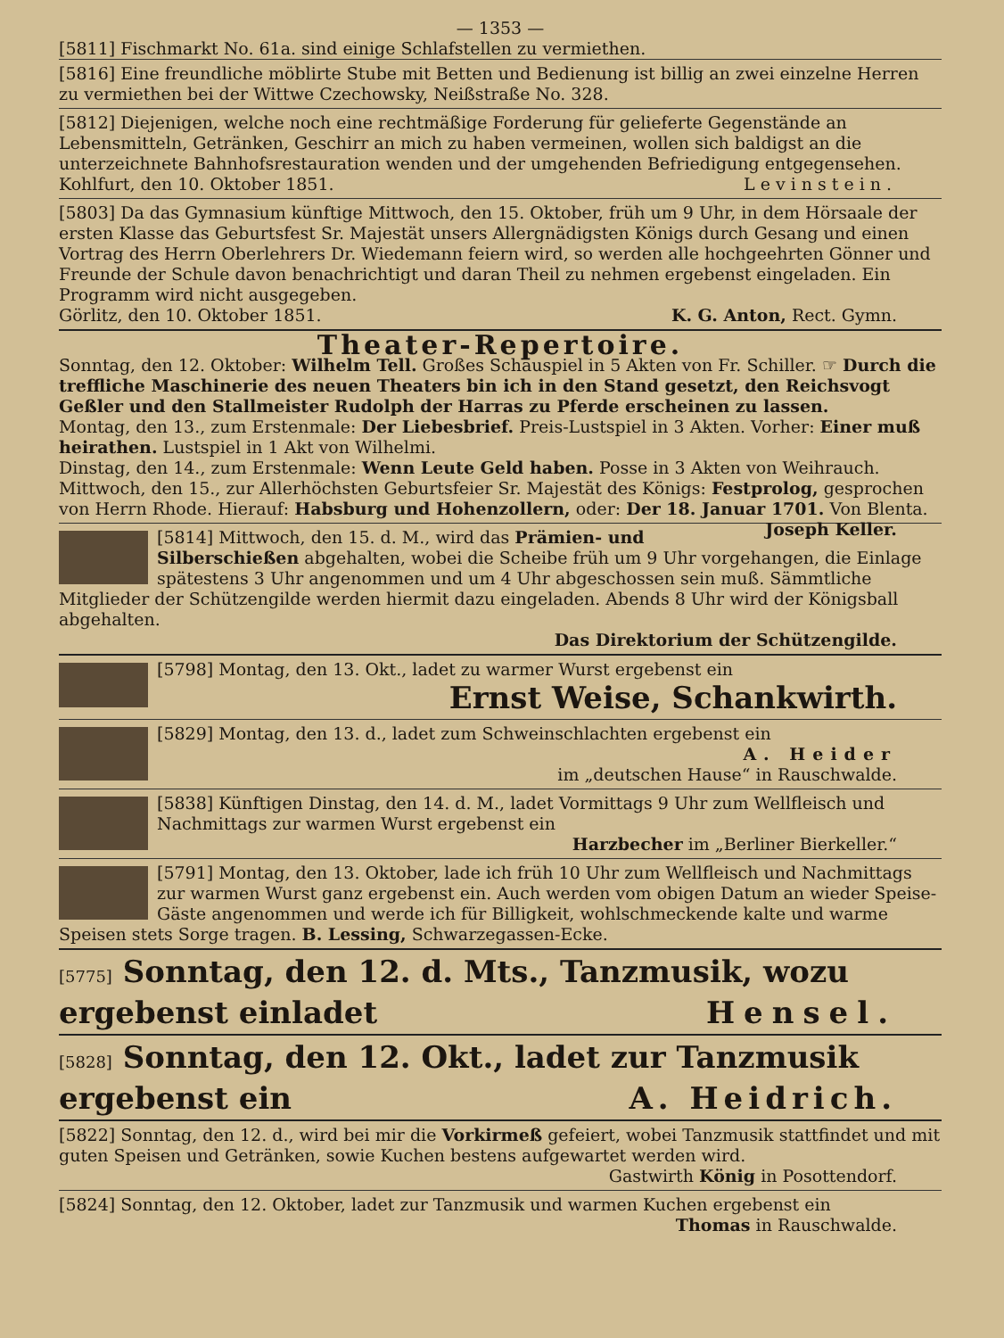— 1353 —
[5811] Fischmarkt No. 61a. sind einige Schlafstellen zu vermiethen.
[5816] Eine freundliche möblirte Stube mit Betten und Bedienung ist billig an zwei einzelne Herren zu vermiethen bei der Wittwe Czechowsky, Neißstraße No. 328.
[5812] Diejenigen, welche noch eine rechtmäßige Forderung für gelieferte Gegenstände an Lebensmitteln, Getränken, Geschirr an mich zu haben vermeinen, wollen sich baldigst an die unterzeichnete Bahnhofsrestauration wenden und der umgehenden Befriedigung entgegensehen.
Kohlfurt, den 10. Oktober 1851. Levinstein.
[5803] Da das Gymnasium künftige Mittwoch, den 15. Oktober, früh um 9 Uhr, in dem Hörsaale der ersten Klasse das Geburtsfest Sr. Majestät unsers Allergnädigsten Königs durch Gesang und einen Vortrag des Herrn Oberlehrers Dr. Wiedemann feiern wird, so werden alle hochgeehrten Gönner und Freunde der Schule davon benachrichtigt und daran Theil zu nehmen ergebenst eingeladen. Ein Programm wird nicht ausgegeben.
Görlitz, den 10. Oktober 1851. K. G. Anton, Rect. Gymn.
Theater-Repertoire.
Sonntag, den 12. Oktober: Wilhelm Tell. Großes Schauspiel in 5 Akten von Fr. Schiller. ☞ Durch die treffliche Maschinerie des neuen Theaters bin ich in den Stand gesetzt, den Reichsvogt Geßler und den Stallmeister Rudolph der Harras zu Pferde erscheinen zu lassen.
Montag, den 13., zum Erstenmale: Der Liebesbrief. Preis-Lustspiel in 3 Akten. Vorher: Einer muß heirathen. Lustspiel in 1 Akt von Wilhelmi.
Dinstag, den 14., zum Erstenmale: Wenn Leute Geld haben. Posse in 3 Akten von Weihrauch.
Mittwoch, den 15., zur Allerhöchsten Geburtsfeier Sr. Majestät des Königs: Festprolog, gesprochen von Herrn Rhode. Hierauf: Habsburg und Hohenzollern, oder: Der 18. Januar 1701. Von Blenta. Joseph Keller.
[5814] Mittwoch, den 15. d. M., wird das Prämien- und Silberschießen abgehalten, wobei die Scheibe früh um 9 Uhr vorgehangen, die Einlage spätestens 3 Uhr angenommen und um 4 Uhr abgeschossen sein muß. Sämmtliche Mitglieder der Schützengilde werden hiermit dazu eingeladen. Abends 8 Uhr wird der Königsball abgehalten.
Das Direktorium der Schützengilde.
[5798] Montag, den 13. Okt., ladet zu warmer Wurst ergebenst ein
Ernst Weise, Schankwirth.
[5829] Montag, den 13. d., ladet zum Schweinschlachten ergebenst ein
A. Heider
im „deutschen Hause“ in Rauschwalde.
[5838] Künftigen Dinstag, den 14. d. M., ladet Vormittags 9 Uhr zum Wellfleisch und Nachmittags zur warmen Wurst ergebenst ein
Harzbecher im „Berliner Bierkeller.“
[5791] Montag, den 13. Oktober, lade ich früh 10 Uhr zum Wellfleisch und Nachmittags zur warmen Wurst ganz ergebenst ein. Auch werden vom obigen Datum an wieder Speise-Gäste angenommen und werde ich für Billigkeit, wohlschmeckende kalte und warme Speisen stets Sorge tragen. B. Lessing, Schwarzegassen-Ecke.
[5775] Sonntag, den 12. d. Mts., Tanzmusik, wozu ergebenst einladet Hensel.
[5828] Sonntag, den 12. Okt., ladet zur Tanzmusik ergebenst ein A. Heidrich.
[5822] Sonntag, den 12. d., wird bei mir die Vorkirmeß gefeiert, wobei Tanzmusik stattfindet und mit guten Speisen und Getränken, sowie Kuchen bestens aufgewartet werden wird.
Gastwirth König in Posottendorf.
[5824] Sonntag, den 12. Oktober, ladet zur Tanzmusik und warmen Kuchen ergebenst ein
Thomas in Rauschwalde.